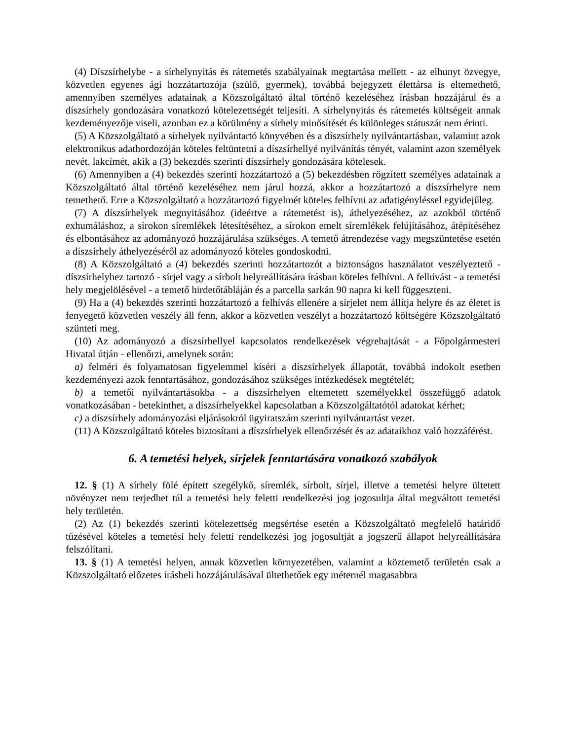(4) Díszsírhelybe - a sírhelynyitás és rátemetés szabályainak megtartása mellett - az elhunyt özvegye, közvetlen egyenes ági hozzátartozója (szülő, gyermek), továbbá bejegyzett élettársa is eltemethető, amennyiben személyes adatainak a Közszolgáltató által történő kezeléséhez írásban hozzájárul és a díszsírhely gondozására vonatkozó kötelezettségét teljesíti. A sírhelynyitás és rátemetés költségeit annak kezdeményezője viseli, azonban ez a körülmény a sírhely minősítését és különleges státuszát nem érinti.
(5) A Közszolgáltató a sírhelyek nyilvántartó könyvében és a díszsírhely nyilvántartásban, valamint azok elektronikus adathordozóján köteles feltüntetni a díszsírhellyé nyilvánítás tényét, valamint azon személyek nevét, lakcímét, akik a (3) bekezdés szerinti díszsírhely gondozására kötelesek.
(6) Amennyiben a (4) bekezdés szerinti hozzátartozó a (5) bekezdésben rögzített személyes adatainak a Közszolgáltató által történő kezeléséhez nem járul hozzá, akkor a hozzátartozó a díszsírhelyre nem temethető. Erre a Közszolgáltató a hozzátartozó figyelmét köteles felhívni az adatigényléssel egyidejűleg.
(7) A díszsírhelyek megnyitásához (ideértve a rátemetést is), áthelyezéséhez, az azokból történő exhumáláshoz, a sírokon síremlékek létesítéséhez, a sírokon emelt síremlékek felújításához, átépítéséhez és elbontásához az adományozó hozzájárulása szükséges. A temető átrendezése vagy megszüntetése esetén a díszsírhely áthelyezéséről az adományozó köteles gondoskodni.
(8) A Közszolgáltató a (4) bekezdés szerinti hozzátartozót a biztonságos használatot veszélyeztető - díszsírhelyhez tartozó - sírjel vagy a sírbolt helyreállítására írásban köteles felhívni. A felhívást - a temetési hely megjelölésével - a temető hirdetőtábláján és a parcella sarkán 90 napra ki kell függeszteni.
(9) Ha a (4) bekezdés szerinti hozzátartozó a felhívás ellenére a sírjelet nem állítja helyre és az életet is fenyegető közvetlen veszély áll fenn, akkor a közvetlen veszélyt a hozzátartozó költségére Közszolgáltató szünteti meg.
(10) Az adományozó a díszsírhellyel kapcsolatos rendelkezések végrehajtását - a Főpolgármesteri Hivatal útján - ellenőrzi, amelynek során:
a) felméri és folyamatosan figyelemmel kíséri a díszsírhelyek állapotát, továbbá indokolt esetben kezdeményezi azok fenntartásához, gondozásához szükséges intézkedések megtételét;
b) a temetői nyilvántartásokba - a díszsírhelyen eltemetett személyekkel összefüggő adatok vonatkozásában - betekinthet, a díszsírhelyekkel kapcsolatban a Közszolgáltatótól adatokat kérhet;
c) a díszsírhely adományozási eljárásokról ügyiratszám szerinti nyilvántartást vezet.
(11) A Közszolgáltató köteles biztosítani a díszsírhelyek ellenőrzését és az adataikhoz való hozzáférést.
6. A temetési helyek, sírjelek fenntartására vonatkozó szabályok
12. § (1) A sírhely fölé épített szegélykő, síremlék, sírbolt, sírjel, illetve a temetési helyre ültetett növényzet nem terjedhet túl a temetési hely feletti rendelkezési jog jogosultja által megváltott temetési hely területén.
(2) Az (1) bekezdés szerinti kötelezettség megsértése esetén a Közszolgáltató megfelelő határidő tűzésével köteles a temetési hely feletti rendelkezési jog jogosultját a jogszerű állapot helyreállítására felszólítani.
13. § (1) A temetési helyen, annak közvetlen környezetében, valamint a köztemető területén csak a Közszolgáltató előzetes írásbeli hozzájárulásával ültethetőek egy méternél magasabbra